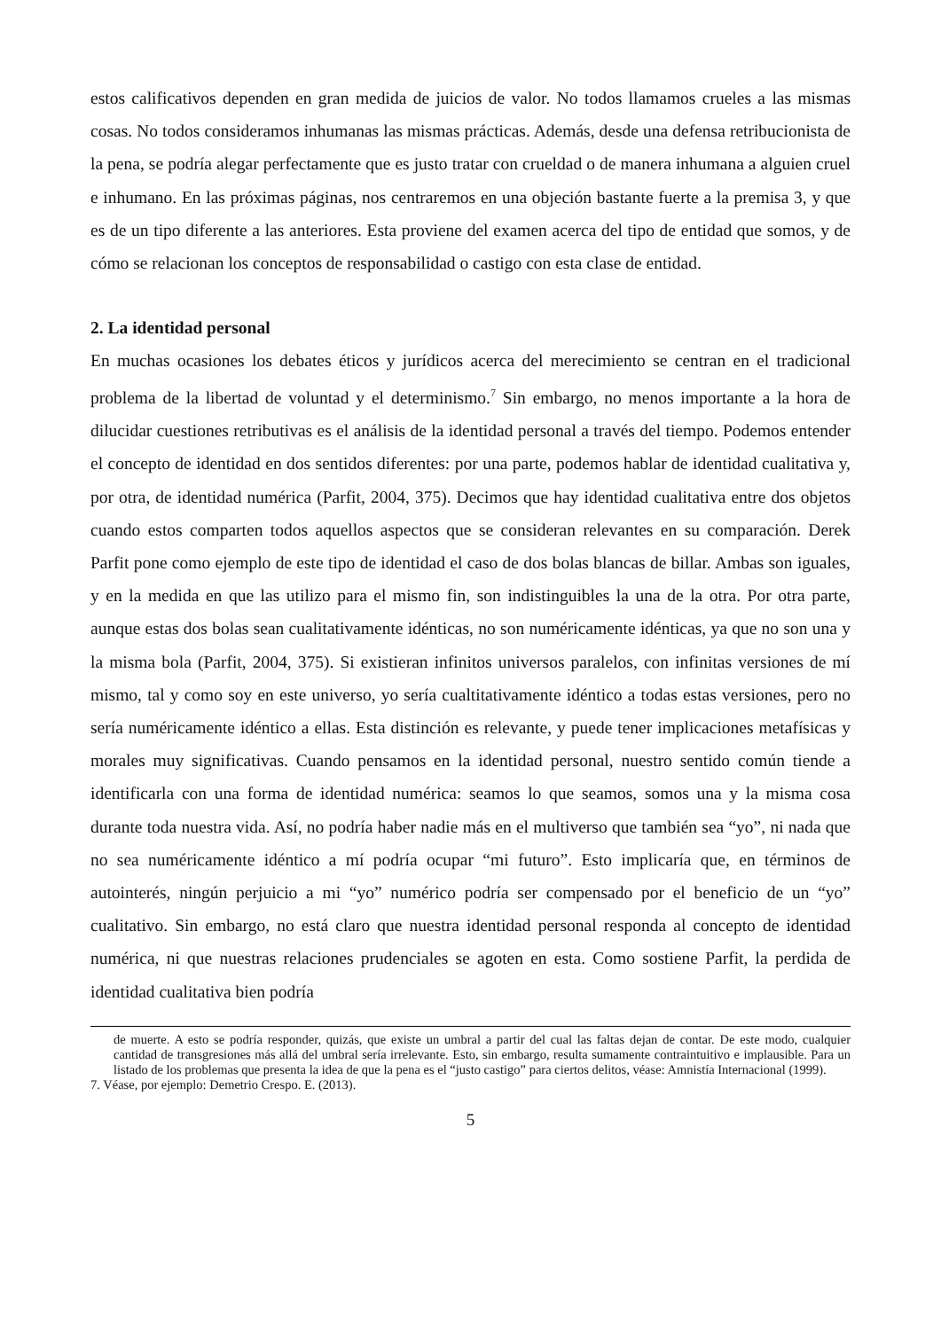estos calificativos dependen en gran medida de juicios de valor. No todos llamamos crueles a las mismas cosas. No todos consideramos inhumanas las mismas prácticas. Además, desde una defensa retribucionista de la pena, se podría alegar perfectamente que es justo tratar con crueldad o de manera inhumana a alguien cruel e inhumano. En las próximas páginas, nos centraremos en una objeción bastante fuerte a la premisa 3, y que es de un tipo diferente a las anteriores. Esta proviene del examen acerca del tipo de entidad que somos, y de cómo se relacionan los conceptos de responsabilidad o castigo con esta clase de entidad.
2. La identidad personal
En muchas ocasiones los debates éticos y jurídicos acerca del merecimiento se centran en el tradicional problema de la libertad de voluntad y el determinismo.<sup>7</sup> Sin embargo, no menos importante a la hora de dilucidar cuestiones retributivas es el análisis de la identidad personal a través del tiempo. Podemos entender el concepto de identidad en dos sentidos diferentes: por una parte, podemos hablar de identidad cualitativa y, por otra, de identidad numérica (Parfit, 2004, 375). Decimos que hay identidad cualitativa entre dos objetos cuando estos comparten todos aquellos aspectos que se consideran relevantes en su comparación. Derek Parfit pone como ejemplo de este tipo de identidad el caso de dos bolas blancas de billar. Ambas son iguales, y en la medida en que las utilizo para el mismo fin, son indistinguibles la una de la otra. Por otra parte, aunque estas dos bolas sean cualitativamente idénticas, no son numéricamente idénticas, ya que no son una y la misma bola (Parfit, 2004, 375). Si existieran infinitos universos paralelos, con infinitas versiones de mí mismo, tal y como soy en este universo, yo sería cualtitativamente idéntico a todas estas versiones, pero no sería numéricamente idéntico a ellas. Esta distinción es relevante, y puede tener implicaciones metafísicas y morales muy significativas. Cuando pensamos en la identidad personal, nuestro sentido común tiende a identificarla con una forma de identidad numérica: seamos lo que seamos, somos una y la misma cosa durante toda nuestra vida. Así, no podría haber nadie más en el multiverso que también sea “yo”, ni nada que no sea numéricamente idéntico a mí podría ocupar “mi futuro”. Esto implicaría que, en términos de autointerés, ningún perjuicio a mi “yo” numérico podría ser compensado por el beneficio de un “yo” cualitativo. Sin embargo, no está claro que nuestra identidad personal responda al concepto de identidad numérica, ni que nuestras relaciones prudenciales se agoten en esta. Como sostiene Parfit, la perdida de identidad cualitativa bien podría
de muerte. A esto se podría responder, quizás, que existe un umbral a partir del cual las faltas dejan de contar. De este modo, cualquier cantidad de transgresiones más allá del umbral sería irrelevante. Esto, sin embargo, resulta sumamente contraintuitivo e implausible. Para un listado de los problemas que presenta la idea de que la pena es el “justo castigo” para ciertos delitos, véase: Amnistía Internacional (1999).
7. Véase, por ejemplo: Demetrio Crespo. E. (2013).
5